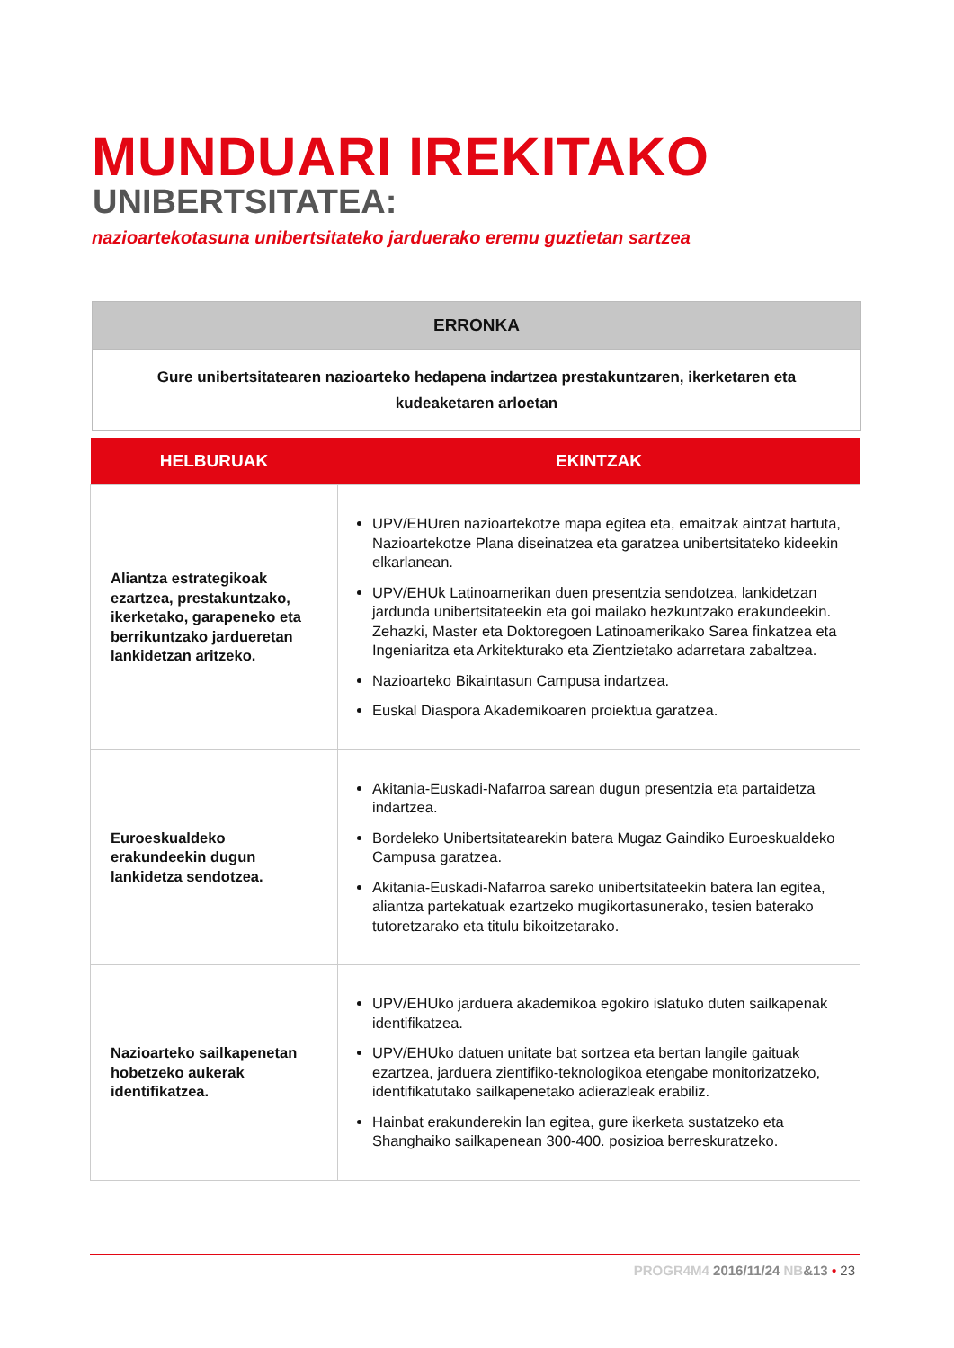MUNDUARI IREKITAKO
UNIBERTSITATEA:
nazioartekotasuna unibertsitateko jarduerako eremu guztietan sartzea
| ERRONKA |
| --- |
| Gure unibertsitatearen nazioarteko hedapena indartzea prestakuntzaren, ikerketaren eta kudeaketaren arloetan |
| HELBURUAK | EKINTZAK |
| --- | --- |
| Aliantza estrategikoak ezartzea, prestakuntzako, ikerketako, garapeneko eta berrikuntzako jardueretan lankidetzan aritzeko. | UPV/EHUren nazioartekotze mapa egitea eta, emaitzak aintzat hartuta, Nazioartekotze Plana diseinatzea eta garatzea unibertsitateko kideekin elkarlanean. UPV/EHUk Latinoamerikan duen presentzia sendotzea, lankidetzan jardunda unibertsitateekin eta goi mailako hezkuntzako erakundeekin. Zehazki, Master eta Doktoregoen Latinoamerikako Sarea finkatzea eta Ingeniaritza eta Arkitekturako eta Zientzietako adarretara zabaltzea. Nazioarteko Bikaintasun Campusa indartzea. Euskal Diaspora Akademikoaren proiektua garatzea. |
| Euroeskualdeko erakundeekin dugun lankidetza sendotzea. | Akitania-Euskadi-Nafarroa sarean dugun presentzia eta partaidetza indartzea. Bordeleko Unibertsitatearekin batera Mugaz Gaindiko Euroeskualdeko Campusa garatzea. Akitania-Euskadi-Nafarroa sareko unibertsitateekin batera lan egitea, aliantza partekatuak ezartzeko mugikortasunerako, tesien baterako tutoretzarako eta titulu bikoitzetarako. |
| Nazioarteko sailkapenetan hobetzeko aukerak identifikatzea. | UPV/EHUko jarduera akademikoa egokiro islatuko duten sailkapenak identifikatzea. UPV/EHUko datuen unitate bat sortzea eta bertan langile gaituak ezartzea, jarduera zientifiko-teknologikoa etengabe monitorizatzeko, identifikatutako sailkapenetako adierazleak erabiliz. Hainbat erakunderekin lan egitea, gure ikerketa sustatzeko eta Shanghaiko sailkapenean 300-400. posizioa berreskuratzeko. |
PROGR4M4 2016/11/24 NB&13 • 23